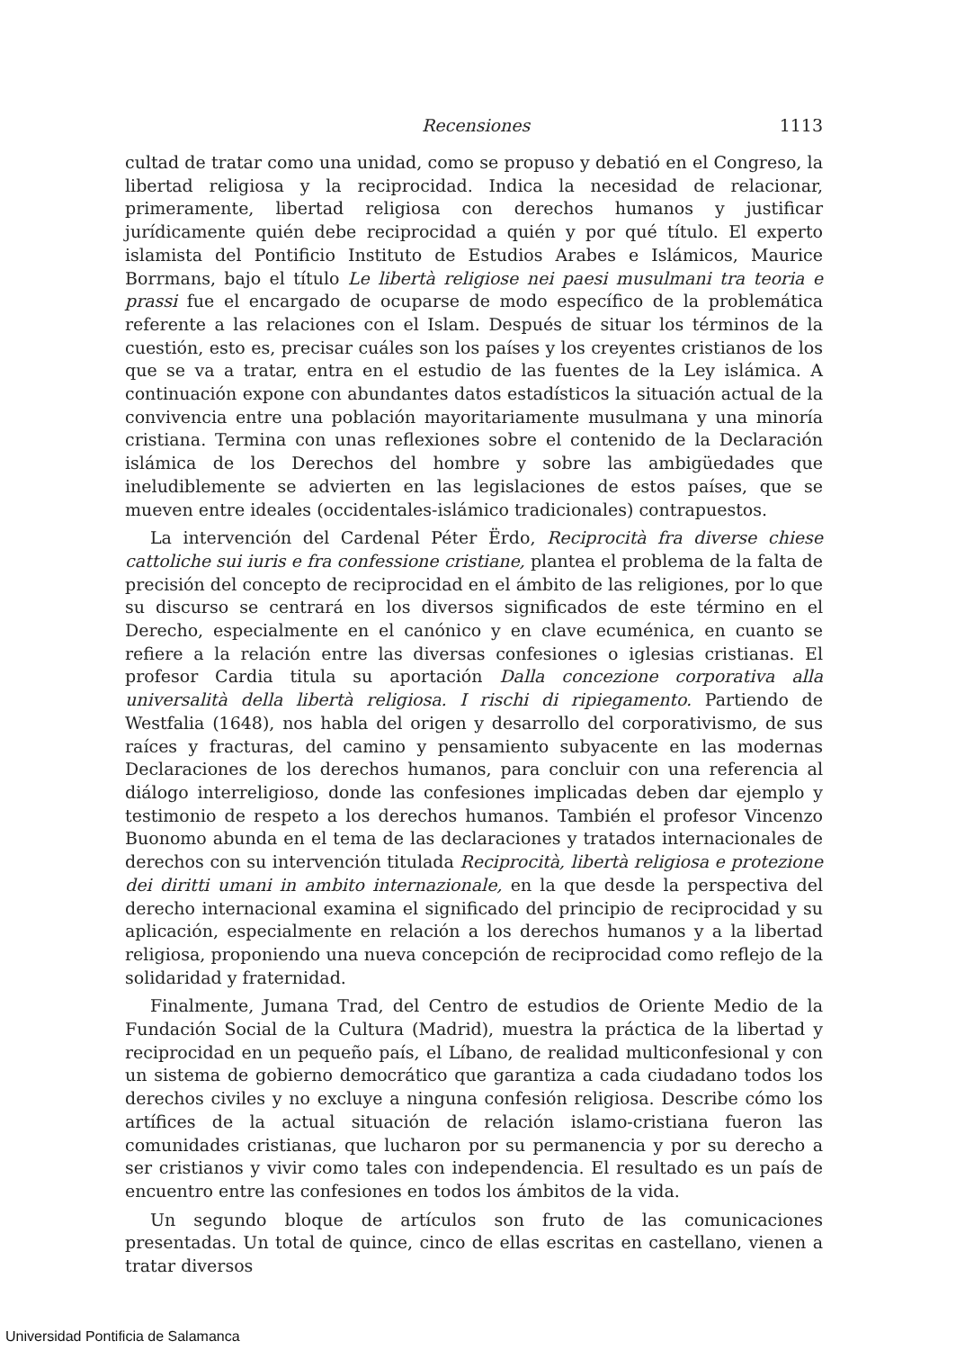Recensiones 1113
cultad de tratar como una unidad, como se propuso y debatió en el Congreso, la libertad religiosa y la reciprocidad. Indica la necesidad de relacionar, primeramente, libertad religiosa con derechos humanos y justificar jurídicamente quién debe reciprocidad a quién y por qué título. El experto islamista del Pontificio Instituto de Estudios Arabes e Islámicos, Maurice Borrmans, bajo el título Le libertà religiose nei paesi musulmani tra teoria e prassi fue el encargado de ocuparse de modo específico de la problemática referente a las relaciones con el Islam. Después de situar los términos de la cuestión, esto es, precisar cuáles son los países y los creyentes cristianos de los que se va a tratar, entra en el estudio de las fuentes de la Ley islámica. A continuación expone con abundantes datos estadísticos la situación actual de la convivencia entre una población mayoritariamente musulmana y una minoría cristiana. Termina con unas reflexiones sobre el contenido de la Declaración islámica de los Derechos del hombre y sobre las ambigüedades que ineludiblemente se advierten en las legislaciones de estos países, que se mueven entre ideales (occidentales-islámico tradicionales) contrapuestos.
La intervención del Cardenal Péter Ërdo, Reciprocità fra diverse chiese cattoliche sui iuris e fra confessione cristiane, plantea el problema de la falta de precisión del concepto de reciprocidad en el ámbito de las religiones, por lo que su discurso se centrará en los diversos significados de este término en el Derecho, especialmente en el canónico y en clave ecuménica, en cuanto se refiere a la relación entre las diversas confesiones o iglesias cristianas. El profesor Cardia titula su aportación Dalla concezione corporativa alla universalità della libertà religiosa. I rischi di ripiegamento. Partiendo de Westfalia (1648), nos habla del origen y desarrollo del corporativismo, de sus raíces y fracturas, del camino y pensamiento subyacente en las modernas Declaraciones de los derechos humanos, para concluir con una referencia al diálogo interreligioso, donde las confesiones implicadas deben dar ejemplo y testimonio de respeto a los derechos humanos. También el profesor Vincenzo Buonomo abunda en el tema de las declaraciones y tratados internacionales de derechos con su intervención titulada Reciprocità, libertà religiosa e protezione dei diritti umani in ambito internazionale, en la que desde la perspectiva del derecho internacional examina el significado del principio de reciprocidad y su aplicación, especialmente en relación a los derechos humanos y a la libertad religiosa, proponiendo una nueva concepción de reciprocidad como reflejo de la solidaridad y fraternidad.
Finalmente, Jumana Trad, del Centro de estudios de Oriente Medio de la Fundación Social de la Cultura (Madrid), muestra la práctica de la libertad y reciprocidad en un pequeño país, el Líbano, de realidad multiconfesional y con un sistema de gobierno democrático que garantiza a cada ciudadano todos los derechos civiles y no excluye a ninguna confesión religiosa. Describe cómo los artífices de la actual situación de relación islamo-cristiana fueron las comunidades cristianas, que lucharon por su permanencia y por su derecho a ser cristianos y vivir como tales con independencia. El resultado es un país de encuentro entre las confesiones en todos los ámbitos de la vida.
Un segundo bloque de artículos son fruto de las comunicaciones presentadas. Un total de quince, cinco de ellas escritas en castellano, vienen a tratar diversos
Universidad Pontificia de Salamanca